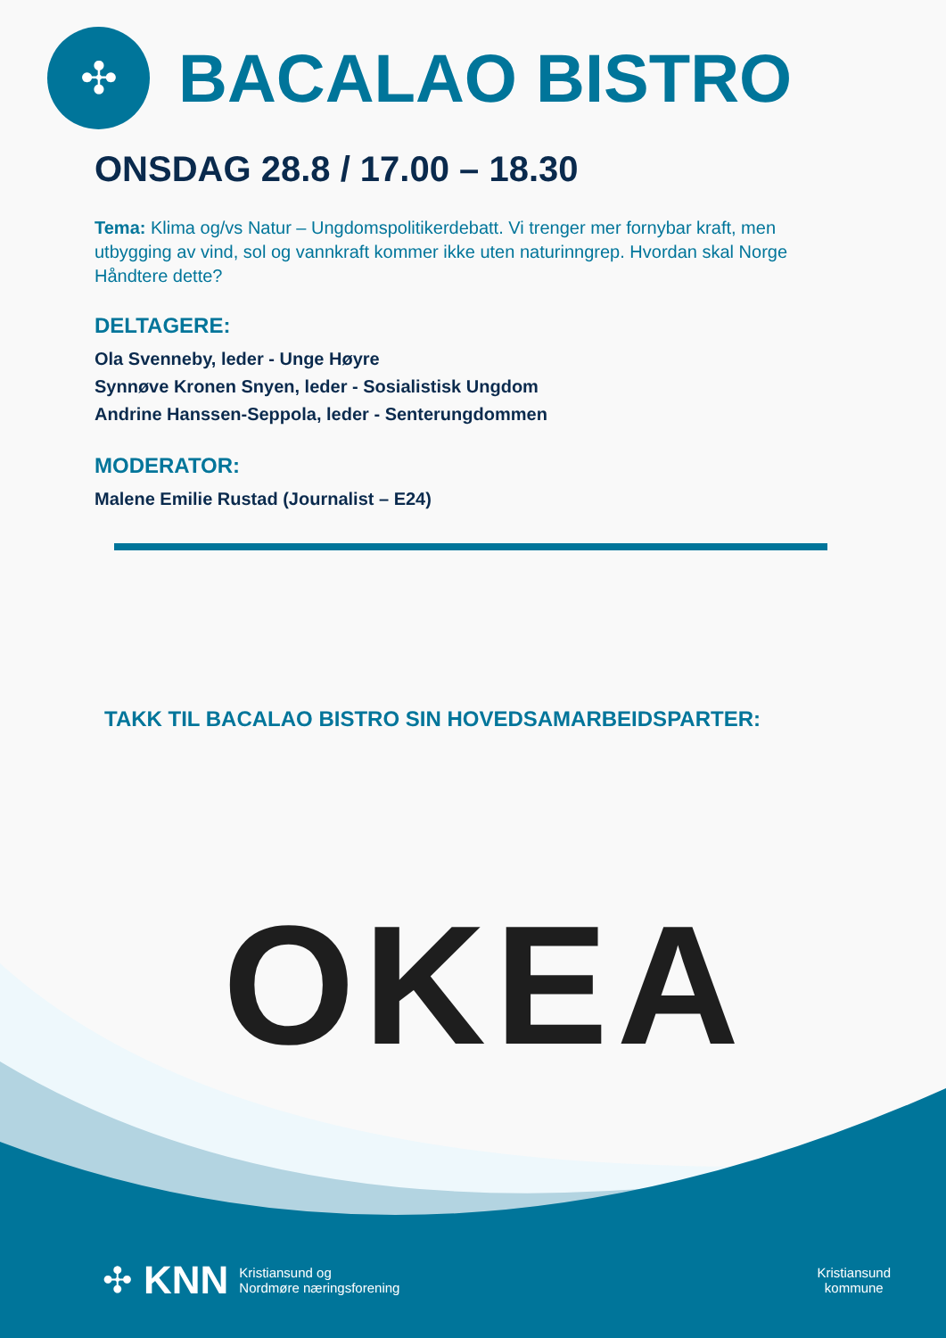✣
BACALAO BISTRO
ONSDAG 28.8 / 17.00 – 18.30
Tema: Klima og/vs Natur – Ungdomspolitikerdebatt. Vi trenger mer fornybar kraft, men utbygging av vind, sol og vannkraft kommer ikke uten naturinngrep. Hvordan skal Norge Håndtere dette?
DELTAGERE:
Ola Svenneby, leder - Unge Høyre
Synnøve Kronen Snyen, leder - Sosialistisk Ungdom
Andrine Hanssen-Seppola, leder - Senterungdommen
MODERATOR:
Malene Emilie Rustad (Journalist – E24)
TAKK TIL BACALAO BISTRO SIN HOVEDSAMARBEIDSPARTER:
OKEA
✣ KNN Kristiansund og
Nordmøre næringsforening
Kristiansund
kommune